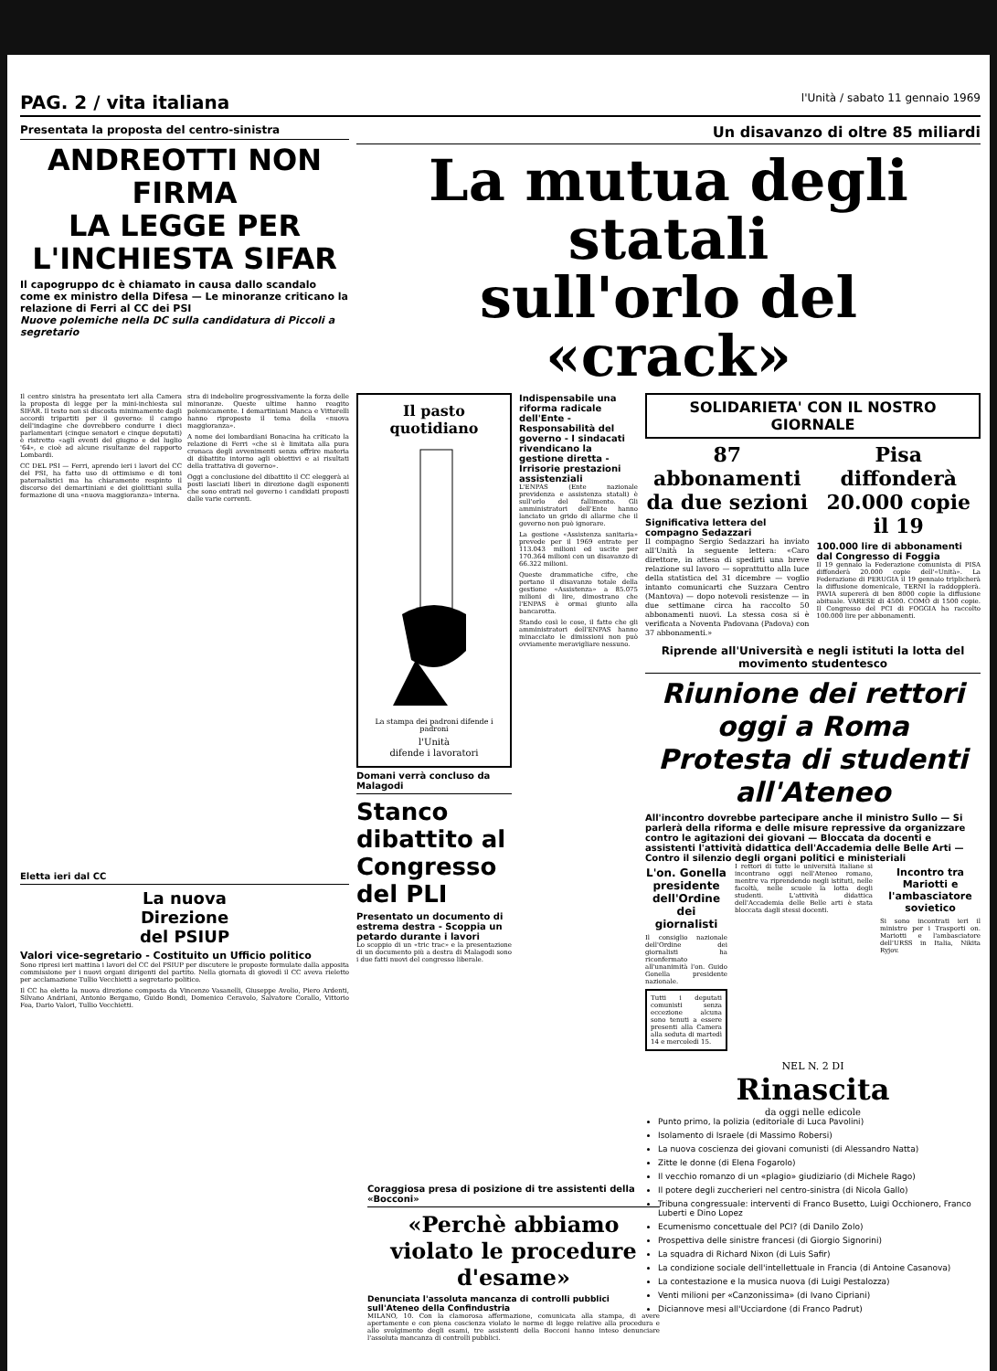PAG. 2 / vita italiana l'Unità / sabato 11 gennaio 1969
Presentata la proposta del centro-sinistra
ANDREOTTI NON FIRMA
LA LEGGE PER
L'INCHIESTA SIFAR
Il capogruppo dc è chiamato in causa dallo scandalo come ex ministro della Difesa — Le minoranze criticano la relazione di Ferri al CC dei PSI
Nuove polemiche nella DC sulla candidatura di Piccoli a segretario
Un disavanzo di oltre 85 miliardi
La mutua degli statali
sull'orlo del «crack»
Il centro sinistra ha presentato ieri alla Camera la proposta di legge per la mini-inchiesta sul SIFAR. Il testo non si discosta minimamente dagli accordi tripartiti per il governo: il campo dell'indagine che dovrebbero condurre i dieci parlamentari (cinque senatori e cinque deputati) è ristretto «agli eventi del giugno e del luglio '64», e cioè ad alcune risultanze del rapporto Lombardi.
CC DEL PSI — Ferri, aprendo ieri i lavori del CC del PSI, ha fatto uso di ottimismo e di toni paternalistici ma ha chiaramente respinto il discorso dei demartiniani e dei giolittiani sulla formazione di una «nuova maggioranza» interna.
stra di indebolire progressivamente la forza delle minoranze. Queste ultime hanno reagito polemicamente. I demartiniani Manca e Vittorelli hanno riproposto il tema della «nuova maggioranza».
A nome dei lombardiani Bonacina ha criticato la relazione di Ferri «che si è limitata alla pura cronaca degli avvenimenti senza offrire materia di dibattito intorno agli obiettivi e ai risultati della trattativa di governo».
Oggi a conclusione del dibattito il CC eleggerà ai posti lasciati liberi in direzione dagli esponenti che sono entrati nel governo i candidati proposti dalle varie correnti.
Eletta ieri dal CC
La nuova
Direzione
del PSIUP
Valori vice-segretario - Costituito un Ufficio politico
Sono ripresi ieri mattina i lavori del CC del PSIUP per discutere le proposte formulate dalla apposita commissione per i nuovi organi dirigenti del partito. Nella giornata di giovedì il CC aveva rieletto per acclamazione Tullio Vecchietti a segretario politico.
Il CC ha eletto la nuova direzione composta da Vincenzo Vasanelli, Giuseppe Avolio, Piero Ardenti, Silvano Andriani, Antonio Bergamo, Guido Bondi, Domenico Ceravolo, Salvatore Corallo, Vittorio Foa, Dario Valori, Tullio Vecchietti.
Il pasto quotidiano
La stampa dei padroni difende i padroni
l'Unità
difende i lavoratori
Domani verrà concluso da Malagodi
Stanco dibattito al Congresso del PLI
Presentato un documento di estrema destra - Scoppia un petardo durante i lavori
Lo scoppio di un «tric trac» e la presentazione di un documento più a destra di Malagodi sono i due fatti nuovi del congresso liberale.
Indispensabile una riforma radicale dell'Ente - Responsabilità del governo - I sindacati rivendicano la gestione diretta - Irrisorie prestazioni assistenziali
L'ENPAS (Ente nazionale previdenza e assistenza statali) è sull'orlo del fallimento. Gli amministratori dell'Ente hanno lanciato un grido di allarme che il governo non può ignorare.
La gestione «Assistenza sanitaria» prevede per il 1969 entrate per 113.043 milioni ed uscite per 170.364 milioni con un disavanzo di 66.322 milioni.
Queste drammatiche cifre, che portano il disavanzo totale della gestione «Assistenza» a 85.075 milioni di lire, dimostrano che l'ENPAS è ormai giunto alla bancarotta.
Stando così le cose, il fatto che gli amministratori dell'ENPAS hanno minacciato le dimissioni non può ovviamente meravigliare nessuno.
SOLIDARIETA' CON IL NOSTRO GIORNALE
87 abbonamenti da due sezioni
Significativa lettera del compagno Sedazzari
Il compagno Sergio Sedazzari ha inviato all'Unità la seguente lettera: «Caro direttore, in attesa di spedirti una breve relazione sul lavoro — soprattutto alla luce della statistica del 31 dicembre — voglio intanto comunicarti che Suzzara Centro (Mantova) — dopo notevoli resistenze — in due settimane circa ha raccolto 50 abbonamenti nuovi. La stessa cosa si è verificata a Noventa Padovana (Padova) con 37 abbonamenti.»
Pisa diffonderà 20.000 copie il 19
100.000 lire di abbonamenti dal Congresso di Foggia
Il 19 gennaio la Federazione comunista di PISA diffonderà 20.000 copie dell'«Unità». La Federazione di PERUGIA il 19 gennaio triplicherà la diffusione domenicale, TERNI la raddoppierà. PAVIA supererà di ben 8000 copie la diffusione abituale. VARESE di 4500. COMO di 1500 copie. Il Congresso del PCI di FOGGIA ha raccolto 100.000 lire per abbonamenti.
Riprende all'Università e negli istituti la lotta del movimento studentesco
Riunione dei rettori oggi a Roma
Protesta di studenti all'Ateneo
All'incontro dovrebbe partecipare anche il ministro Sullo — Si parlerà della riforma e delle misure repressive da organizzare contro le agitazioni dei giovani — Bloccata da docenti e assistenti l'attività didattica dell'Accademia delle Belle Arti — Contro il silenzio degli organi politici e ministeriali
L'on. Gonella presidente dell'Ordine dei giornalisti
Il consiglio nazionale dell'Ordine dei giornalisti ha riconfermato all'unanimità l'on. Guido Gonella presidente nazionale.
Tutti i deputati comunisti senza eccezione alcuna sono tenuti a essere presenti alla Camera alla seduta di martedì 14 e mercoledì 15.
I rettori di tutte le università italiane si incontrano oggi nell'Ateneo romano, mentre va riprendendo negli istituti, nelle facoltà, nelle scuole la lotta degli studenti. L'attività didattica dell'Accademia delle Belle arti è stata bloccata dagli stessi docenti.
Incontro tra Mariotti e l'ambasciatore sovietico
Si sono incontrati ieri il ministro per i Trasporti on. Mariotti e l'ambasciatore dell'URSS in Italia, Nikita Ryjov.
NEL N. 2 DI
Rinascita
da oggi nelle edicole
Punto primo, la polizia (editoriale di Luca Pavolini)
Isolamento di Israele (di Massimo Robersi)
La nuova coscienza dei giovani comunisti (di Alessandro Natta)
Zitte le donne (di Elena Fogarolo)
Il vecchio romanzo di un «plagio» giudiziario (di Michele Rago)
Il potere degli zuccherieri nel centro-sinistra (di Nicola Gallo)
Tribuna congressuale: interventi di Franco Busetto, Luigi Occhionero, Franco Luberti e Dino Lopez
Ecumenismo concettuale del PCI? (di Danilo Zolo)
Prospettiva delle sinistre francesi (di Giorgio Signorini)
La squadra di Richard Nixon (di Luis Safir)
La condizione sociale dell'intellettuale in Francia (di Antoine Casanova)
La contestazione e la musica nuova (di Luigi Pestalozza)
Venti milioni per «Canzonissima» (di Ivano Cipriani)
Diciannove mesi all'Ucciardone (di Franco Padrut)
Coraggiosa presa di posizione di tre assistenti della «Bocconi»
«Perchè abbiamo violato le procedure d'esame»
Denunciata l'assoluta mancanza di controlli pubblici sull'Ateneo della Confindustria
MILANO, 10. Con la clamorosa affermazione, comunicata alla stampa, di avere apertamente e con piena coscienza violato le norme di legge relative alla procedura e allo svolgimento degli esami, tre assistenti della Bocconi hanno inteso denunciare l'assoluta mancanza di controlli pubblici.